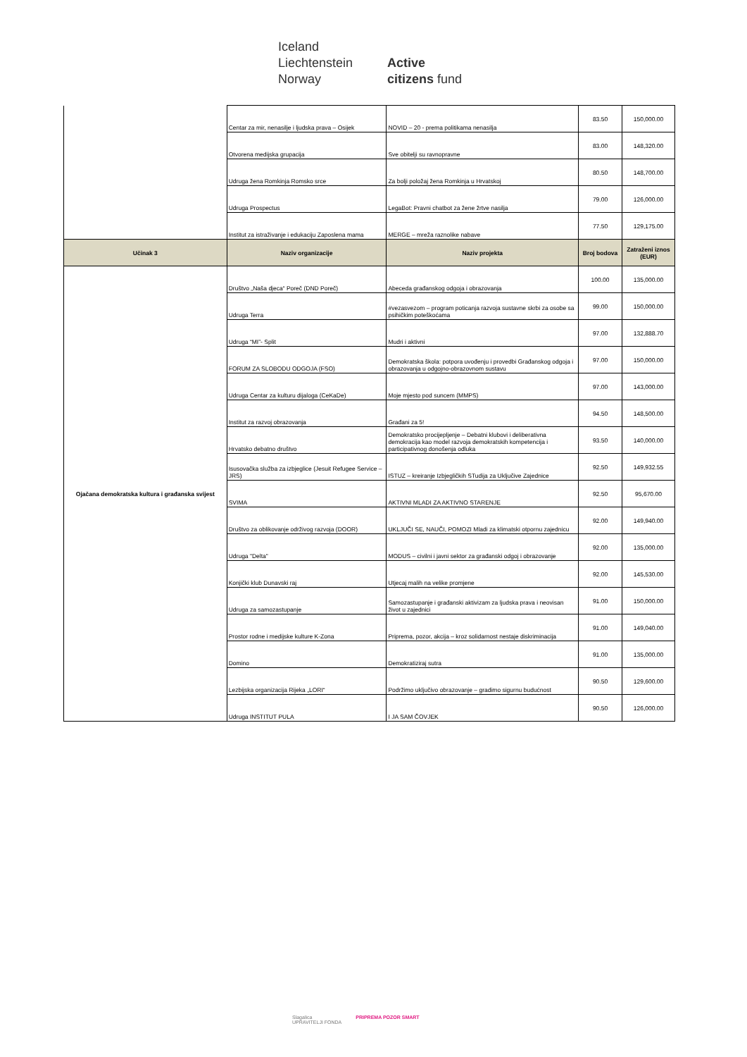Iceland
Liechtenstein
Norway
Active
citizens fund
| | Centar za mir, nenasilje i ljudska prava – Osijek | NOVID – 20 - prema politikama nenasilja | 83.50 | 150,000.00 |
| | Otvorena medijska grupacija | Sve obitelji su ravnopravne | 83.00 | 148,320.00 |
| | Udruga žena Romkinja Romsko srce | Za bolji položaj žena Romkinja u Hrvatskoj | 80.50 | 148,700.00 |
| | Udruga Prospectus | LegaBot: Pravni chatbot za žene žrtve nasilja | 79.00 | 126,000.00 |
| | Institut za istraživanje i edukaciju Zaposlena mama | MERGE – mreža raznolike nabave | 77.50 | 129,175.00 |
| Učinak 3 | Naziv organizacije | Naziv projekta | Broj bodova | Zatraženi iznos (EUR) |
| Ojačana demokratska kultura i građanska svijest | Društvo „Naša djeca“ Poreč (DND Poreč) | Abeceda građanskog odgoja i obrazovanja | 100.00 | 135,000.00 |
| | Udruga Terra | #vezasvezom – program poticanja razvoja sustavne skrbi za osobe sa psihičkim poteškoćama | 99.00 | 150,000.00 |
| | Udruga “MI”- Split | Mudri i aktivni | 97.00 | 132,888.70 |
| | FORUM ZA SLOBODU ODGOJA (FSO) | Demokratska škola: potpora uvođenju i provedbi Građanskog odgoja i obrazovanja u odgojno-obrazovnom sustavu | 97.00 | 150,000.00 |
| | Udruga Centar za kulturu dijaloga (CeKaDe) | Moje mjesto pod suncem (MMPS) | 97.00 | 143,000.00 |
| | Institut za razvoj obrazovanja | Građani za 5! | 94.50 | 148,500.00 |
| | Hrvatsko debatno društvo | Demokratsko procijepljenje – Debatni klubovi i deliberativna demokracija kao model razvoja demokratskih kompetencija i participativnog donošenja odluka | 93.50 | 140,000.00 |
| | Isusovačka služba za izbjeglice (Jesuit Refugee Service – JRS) | ISTUZ – kreiranje Izbjegličkih STudija za Uključive Zajednice | 92.50 | 149,932.55 |
| | SVIMA | AKTIVNI MLADI ZA AKTIVNO STARENJE | 92.50 | 95,670.00 |
| | Društvo za oblikovanje održivog razvoja (DOOR) | UKLJUČI SE, NAUČI, POMOZI Mladi za klimatski otpornu zajednicu | 92.00 | 149,940.00 |
| | Udruga "Delta" | MODUS – civilni i javni sektor za građanski odgoj i obrazovanje | 92.00 | 135,000.00 |
| | Konjički klub Dunavski raj | Utjecaj malih na velike promjene | 92.00 | 145,530.00 |
| | Udruga za samozastupanje | Samozastupanje i građanski aktivizam za ljudska prava i neovisan život u zajednici | 91.00 | 150,000.00 |
| | Prostor rodne i medijske kulture K-Zona | Priprema, pozor, akcija – kroz solidarnost nestaje diskriminacija | 91.00 | 149,040.00 |
| | Domino | Demokratiziraj sutra | 91.00 | 135,000.00 |
| | Lezbijska organizacija Rijeka „LORI“ | Podržimo uključivo obrazovanje – gradimo sigurnu budućnost | 90.50 | 129,600.00 |
| | Udruga INSTITUT PULA | I JA SAM ČOVJEK | 90.50 | 126,000.00 |
Slagalica
UPRAVITELJI FONDA PRIPREMA POZOR SMART